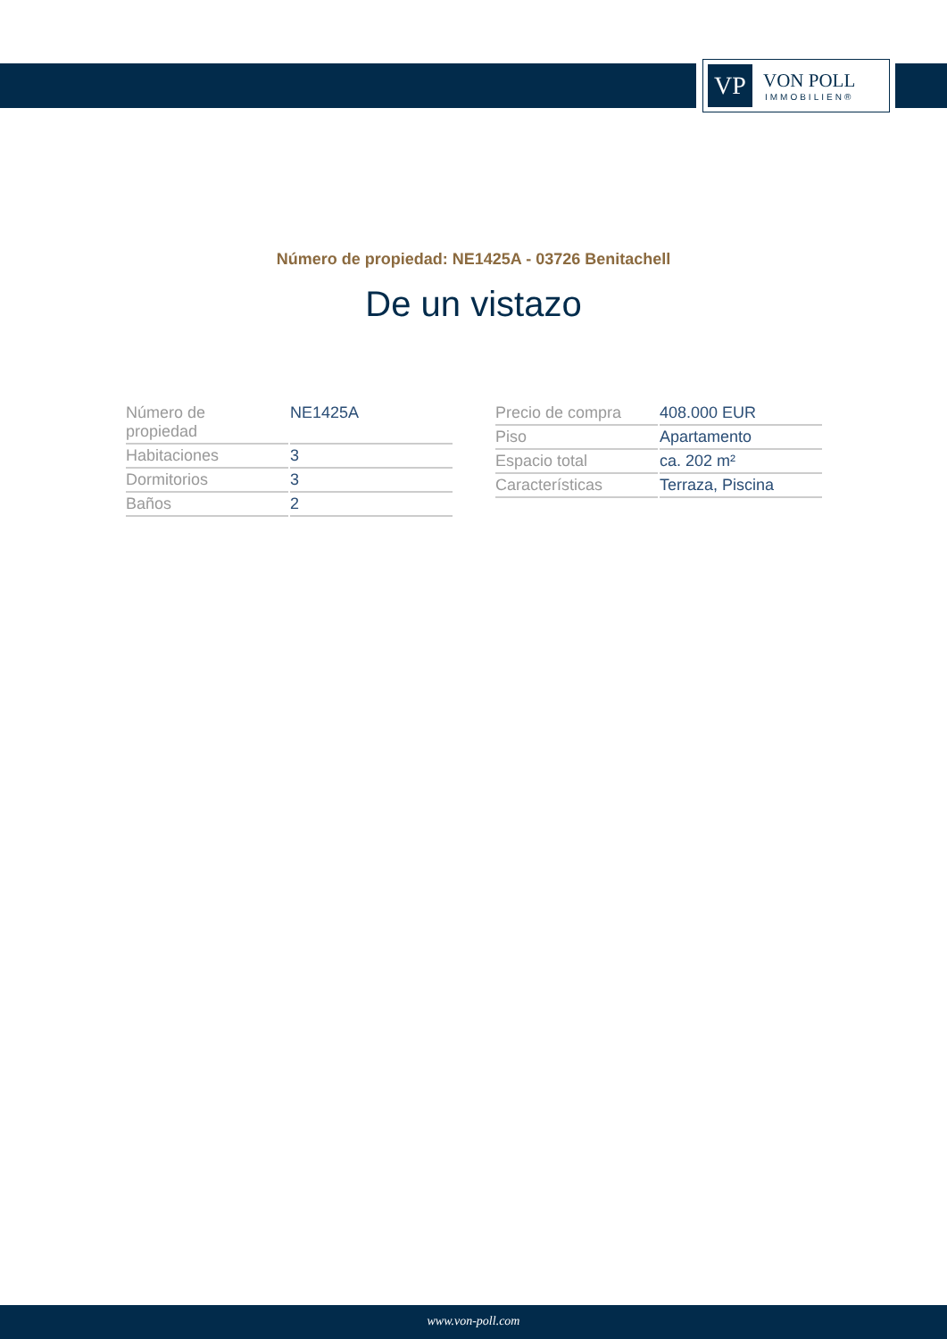VP
VON POLL
IMMOBILIEN®
Número de propiedad: NE1425A - 03726 Benitachell
De un vistazo
| Número de propiedad | NE1425A |
| Habitaciones | 3 |
| Dormitorios | 3 |
| Baños | 2 |
| Precio de compra | 408.000 EUR |
| Piso | Apartamento |
| Espacio total | ca. 202 m² |
| Características | Terraza, Piscina |
www.von-poll.com